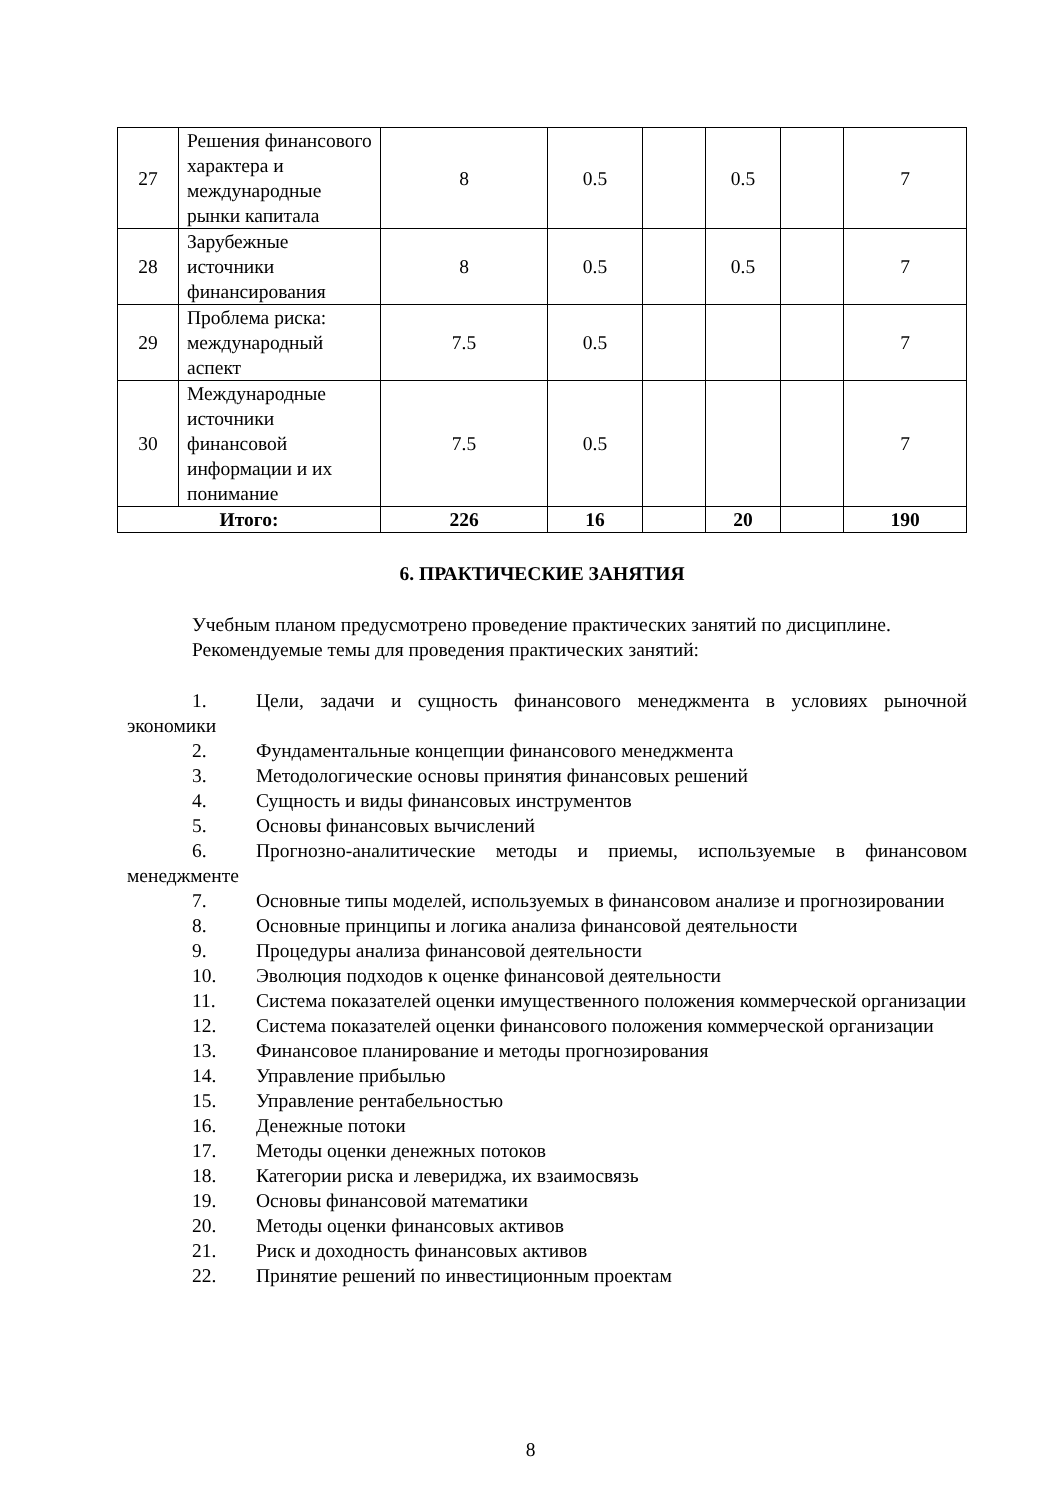| 27 | Решения финансового характера и международные рынки капитала | 8 | 0.5 | | 0.5 | | 7 |
| 28 | Зарубежные источники финансирования | 8 | 0.5 | | 0.5 | | 7 |
| 29 | Проблема риска: международный аспект | 7.5 | 0.5 | | | | 7 |
| 30 | Международные источники финансовой информации и их понимание | 7.5 | 0.5 | | | | 7 |
| Итого: | | 226 | 16 | | 20 | | 190 |
6. ПРАКТИЧЕСКИЕ ЗАНЯТИЯ
Учебным планом предусмотрено проведение практических занятий по дисциплине.
Рекомендуемые темы для проведения практических занятий:
1. Цели, задачи и сущность финансового менеджмента в условиях рыночной экономики
2. Фундаментальные концепции финансового менеджмента
3. Методологические основы принятия финансовых решений
4. Сущность и виды финансовых инструментов
5. Основы финансовых вычислений
6. Прогнозно-аналитические методы и приемы, используемые в финансовом менеджменте
7. Основные типы моделей, используемых в финансовом анализе и прогнозировании
8. Основные принципы и логика анализа финансовой деятельности
9. Процедуры анализа финансовой деятельности
10. Эволюция подходов к оценке финансовой деятельности
11. Система показателей оценки имущественного положения коммерческой организации
12. Система показателей оценки финансового положения коммерческой организации
13. Финансовое планирование и методы прогнозирования
14. Управление прибылью
15. Управление рентабельностью
16. Денежные потоки
17. Методы оценки денежных потоков
18. Категории риска и левериджа, их взаимосвязь
19. Основы финансовой математики
20. Методы оценки финансовых активов
21. Риск и доходность финансовых активов
22. Принятие решений по инвестиционным проектам
8